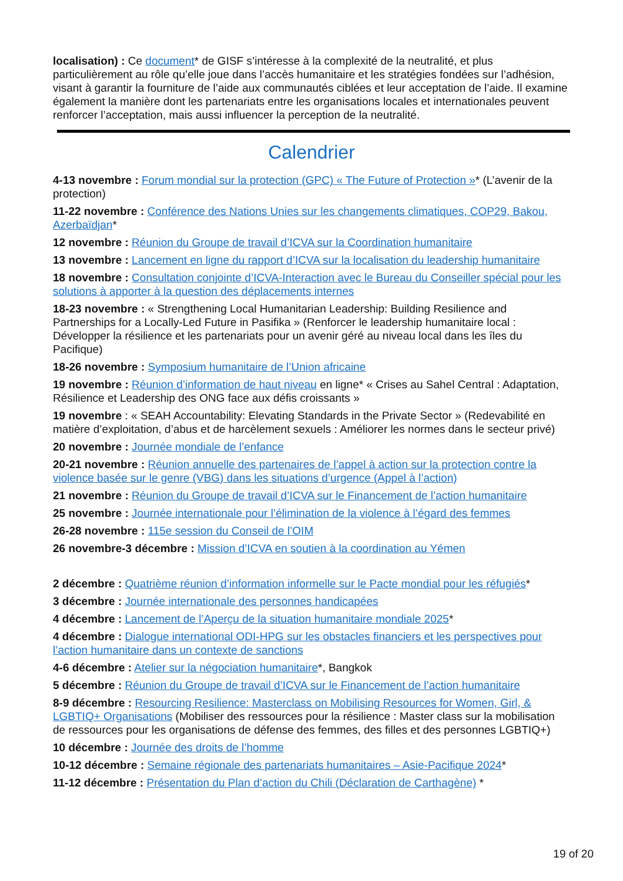localisation) : Ce document* de GISF s’intéresse à la complexité de la neutralité, et plus particulièrement au rôle qu’elle joue dans l’accès humanitaire et les stratégies fondées sur l’adhésion, visant à garantir la fourniture de l’aide aux communautés ciblées et leur acceptation de l’aide. Il examine également la manière dont les partenariats entre les organisations locales et internationales peuvent renforcer l’acceptation, mais aussi influencer la perception de la neutralité.
Calendrier
4-13 novembre : Forum mondial sur la protection (GPC) « The Future of Protection »* (L’avenir de la protection)
11-22 novembre : Conférence des Nations Unies sur les changements climatiques, COP29, Bakou, Azerbaïdjan*
12 novembre : Réunion du Groupe de travail d’ICVA sur la Coordination humanitaire
13 novembre : Lancement en ligne du rapport d’ICVA sur la localisation du leadership humanitaire
18 novembre : Consultation conjointe d’ICVA-Interaction avec le Bureau du Conseiller spécial pour les solutions à apporter à la question des déplacements internes
18-23 novembre : « Strengthening Local Humanitarian Leadership: Building Resilience and Partnerships for a Locally-Led Future in Pasifika » (Renforcer le leadership humanitaire local : Développer la résilience et les partenariats pour un avenir géré au niveau local dans les îles du Pacifique)
18-26 novembre : Symposium humanitaire de l’Union africaine
19 novembre : Réunion d’information de haut niveau en ligne* « Crises au Sahel Central : Adaptation, Résilience et Leadership des ONG face aux défis croissants »
19 novembre : « SEAH Accountability: Elevating Standards in the Private Sector » (Redevabilité en matière d’exploitation, d’abus et de harcèlement sexuels : Améliorer les normes dans le secteur privé)
20 novembre : Journée mondiale de l’enfance
20-21 novembre : Réunion annuelle des partenaires de l’appel à action sur la protection contre la violence basée sur le genre (VBG) dans les situations d’urgence (Appel à l’action)
21 novembre : Réunion du Groupe de travail d’ICVA sur le Financement de l’action humanitaire
25 novembre : Journée internationale pour l’élimination de la violence à l’égard des femmes
26-28 novembre : 115e session du Conseil de l’OIM
26 novembre-3 décembre : Mission d’ICVA en soutien à la coordination au Yémen
2 décembre : Quatrième réunion d’information informelle sur le Pacte mondial pour les réfugiés*
3 décembre : Journée internationale des personnes handicapées
4 décembre : Lancement de l’Aperçu de la situation humanitaire mondiale 2025*
4 décembre : Dialogue international ODI-HPG sur les obstacles financiers et les perspectives pour l’action humanitaire dans un contexte de sanctions
4-6 décembre : Atelier sur la négociation humanitaire*, Bangkok
5 décembre : Réunion du Groupe de travail d’ICVA sur le Financement de l’action humanitaire
8-9 décembre : Resourcing Resilience: Masterclass on Mobilising Resources for Women, Girl, & LGBTIQ+ Organisations (Mobiliser des ressources pour la résilience : Master class sur la mobilisation de ressources pour les organisations de défense des femmes, des filles et des personnes LGBTIQ+)
10 décembre : Journée des droits de l’homme
10-12 décembre : Semaine régionale des partenariats humanitaires – Asie-Pacifique 2024*
11-12 décembre : Présentation du Plan d’action du Chili (Déclaration de Carthagène) *
19 of 20